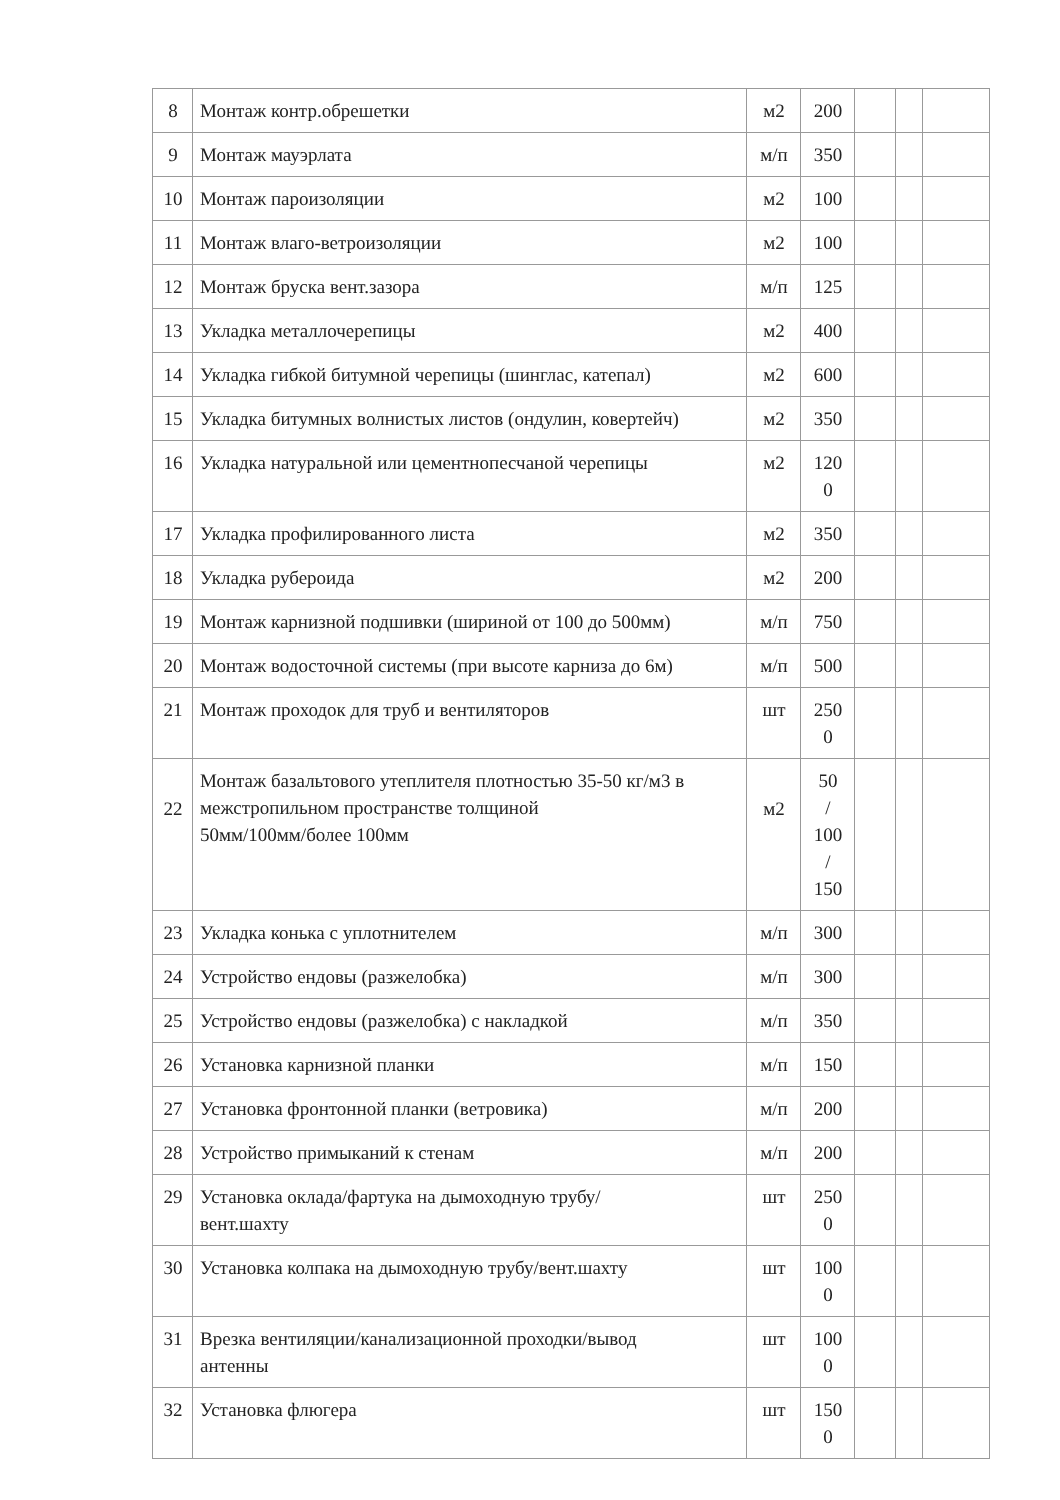| 8 | Монтаж контр.обрешетки | м2 | 200 | | | |
| 9 | Монтаж мауэрлата | м/п | 350 | | | |
| 10 | Монтаж пароизоляции | м2 | 100 | | | |
| 11 | Монтаж влаго-ветроизоляции | м2 | 100 | | | |
| 12 | Монтаж бруска вент.зазора | м/п | 125 | | | |
| 13 | Укладка металлочерепицы | м2 | 400 | | | |
| 14 | Укладка гибкой битумной черепицы (шинглас, катепал) | м2 | 600 | | | |
| 15 | Укладка битумных волнистых листов (ондулин, ковертейч) | м2 | 350 | | | |
| 16 | Укладка натуральной или цементнопесчаной черепицы | м2 | 120 0 | | | |
| 17 | Укладка профилированного листа | м2 | 350 | | | |
| 18 | Укладка рубероида | м2 | 200 | | | |
| 19 | Монтаж карнизной подшивки (шириной от 100 до 500мм) | м/п | 750 | | | |
| 20 | Монтаж водосточной системы (при высоте карниза до 6м) | м/п | 500 | | | |
| 21 | Монтаж проходок для труб и вентиляторов | шт | 250 0 | | | |
| 22 | Монтаж базальтового утеплителя плотностью 35-50 кг/м3 в межстропильном пространстве толщиной 50мм/100мм/более 100мм | м2 | 50 / 100 / 150 | | | |
| 23 | Укладка конька с уплотнителем | м/п | 300 | | | |
| 24 | Устройство ендовы (разжелобка) | м/п | 300 | | | |
| 25 | Устройство ендовы (разжелобка) с накладкой | м/п | 350 | | | |
| 26 | Установка карнизной планки | м/п | 150 | | | |
| 27 | Установка фронтонной планки (ветровика) | м/п | 200 | | | |
| 28 | Устройство примыканий к стенам | м/п | 200 | | | |
| 29 | Установка оклада/фартука на дымоходную трубу/ вент.шахту | шт | 250 0 | | | |
| 30 | Установка колпака на дымоходную трубу/вент.шахту | шт | 100 0 | | | |
| 31 | Врезка вентиляции/канализационной проходки/вывод антенны | шт | 100 0 | | | |
| 32 | Установка флюгера | шт | 150 0 | | | |